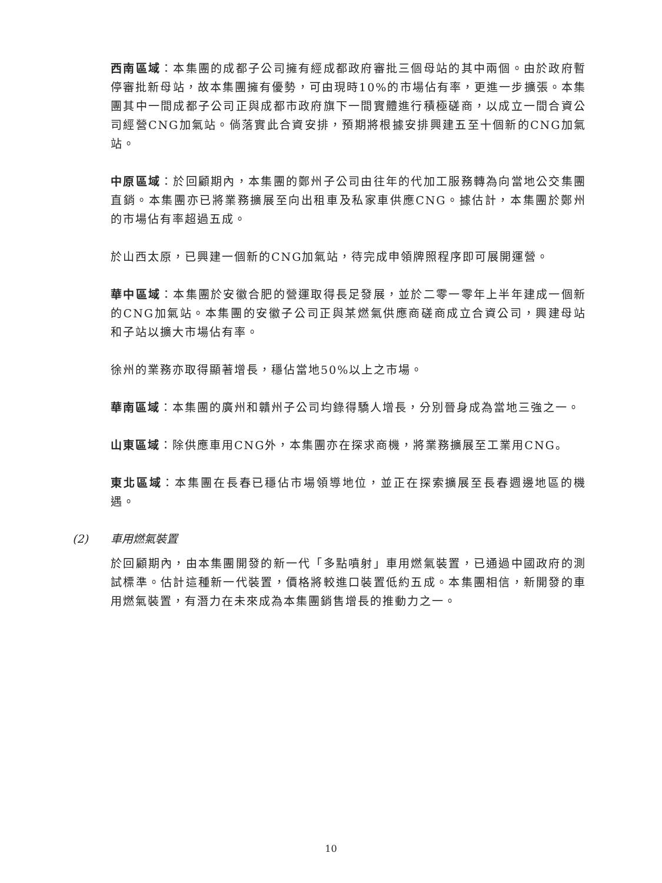西南區域：本集團的成都子公司擁有經成都政府審批三個母站的其中兩個。由於政府暫停審批新母站，故本集團擁有優勢，可由現時10%的市場佔有率，更進一步擴張。本集團其中一間成都子公司正與成都市政府旗下一間實體進行積極磋商，以成立一間合資公司經營CNG加氣站。倘落實此合資安排，預期將根據安排興建五至十個新的CNG加氣站。
中原區域：於回顧期內，本集團的鄭州子公司由往年的代加工服務轉為向當地公交集團直銷。本集團亦已將業務擴展至向出租車及私家車供應CNG。據估計，本集團於鄭州的市場佔有率超過五成。
於山西太原，已興建一個新的CNG加氣站，待完成申領牌照程序即可展開運營。
華中區域：本集團於安徽合肥的營運取得長足發展，並於二零一零年上半年建成一個新的CNG加氣站。本集團的安徽子公司正與某燃氣供應商磋商成立合資公司，興建母站和子站以擴大市場佔有率。
徐州的業務亦取得顯著增長，穩佔當地50%以上之市場。
華南區域：本集團的廣州和贛州子公司均錄得驕人增長，分別晉身成為當地三強之一。
山東區域：除供應車用CNG外，本集團亦在探求商機，將業務擴展至工業用CNG。
東北區域：本集團在長春已穩佔市場領導地位，並正在探索擴展至長春週邊地區的機遇。
(2) 車用燃氣裝置
於回顧期內，由本集團開發的新一代「多點噴射」車用燃氣裝置，已通過中國政府的測試標準。估計這種新一代裝置，價格將較進口裝置低約五成。本集團相信，新開發的車用燃氣裝置，有潛力在未來成為本集團銷售增長的推動力之一。
10